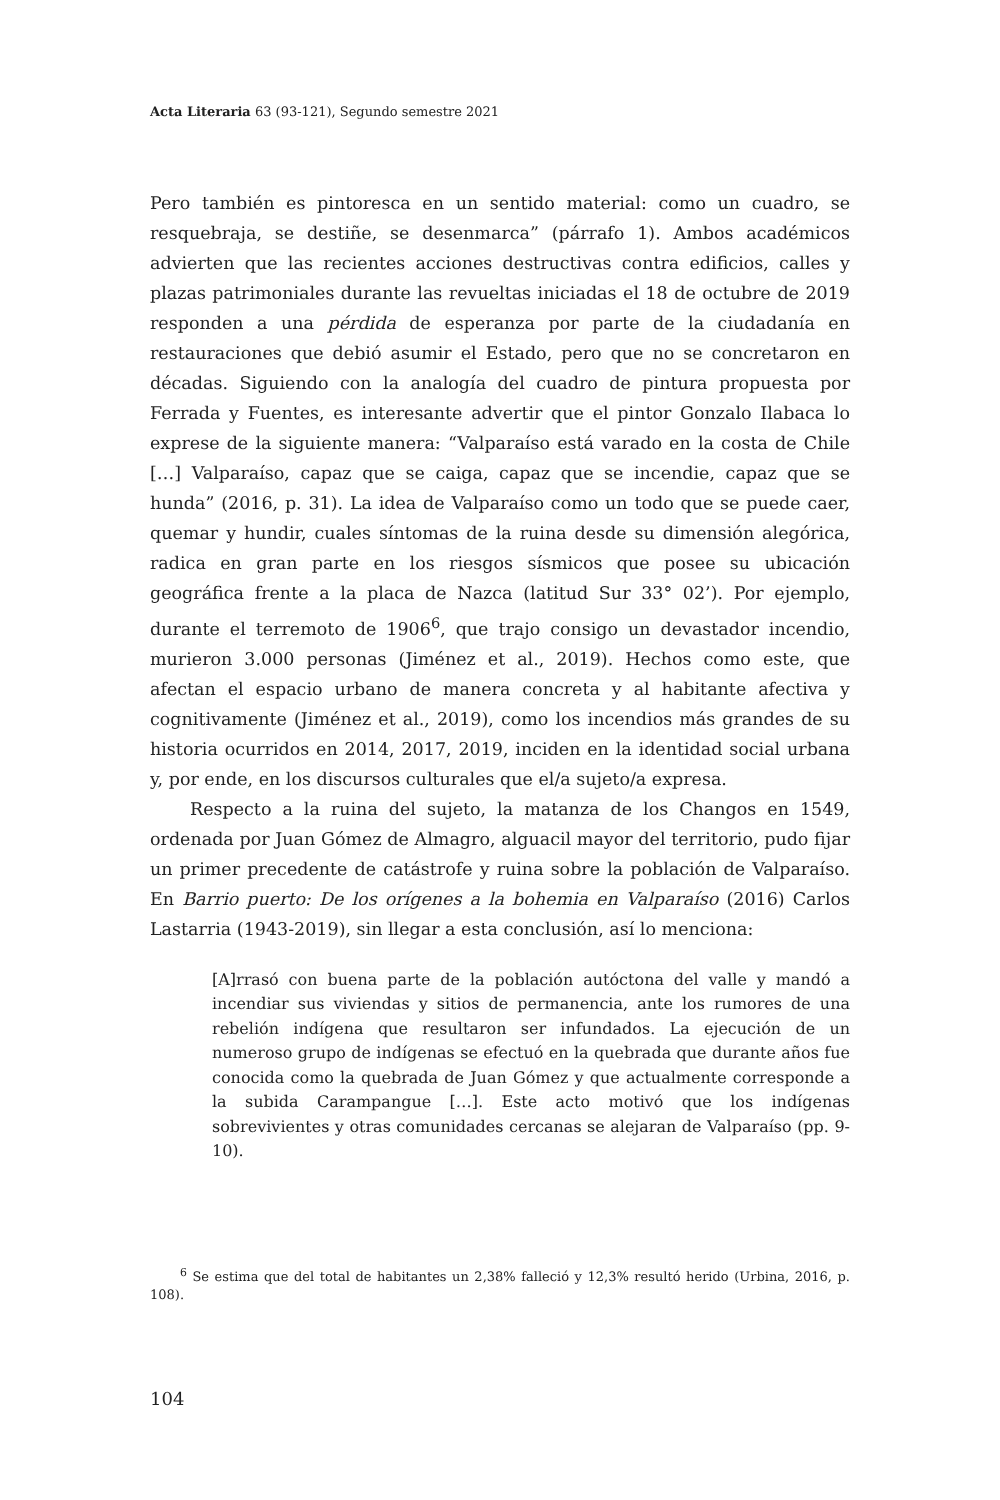Acta Literaria 63 (93-121), Segundo semestre 2021
Pero también es pintoresca en un sentido material: como un cuadro, se resquebraja, se destiñe, se desenmarca” (párrafo 1). Ambos académicos advierten que las recientes acciones destructivas contra edificios, calles y plazas patrimoniales durante las revueltas iniciadas el 18 de octubre de 2019 responden a una pérdida de esperanza por parte de la ciudadanía en restauraciones que debió asumir el Estado, pero que no se concretaron en décadas. Siguiendo con la analogía del cuadro de pintura propuesta por Ferrada y Fuentes, es interesante advertir que el pintor Gonzalo Ilabaca lo exprese de la siguiente manera: “Valparaíso está varado en la costa de Chile […] Valparaíso, capaz que se caiga, capaz que se incendie, capaz que se hunda” (2016, p. 31). La idea de Valparaíso como un todo que se puede caer, quemar y hundir, cuales síntomas de la ruina desde su dimensión alegórica, radica en gran parte en los riesgos sísmicos que posee su ubicación geográfica frente a la placa de Nazca (latitud Sur 33° 02’). Por ejemplo, durante el terremoto de 1906<sup>6</sup>, que trajo consigo un devastador incendio, murieron 3.000 personas (Jiménez et al., 2019). Hechos como este, que afectan el espacio urbano de manera concreta y al habitante afectiva y cognitivamente (Jiménez et al., 2019), como los incendios más grandes de su historia ocurridos en 2014, 2017, 2019, inciden en la identidad social urbana y, por ende, en los discursos culturales que el/a sujeto/a expresa.
Respecto a la ruina del sujeto, la matanza de los Changos en 1549, ordenada por Juan Gómez de Almagro, alguacil mayor del territorio, pudo fijar un primer precedente de catástrofe y ruina sobre la población de Valparaíso. En Barrio puerto: De los orígenes a la bohemia en Valparaíso (2016) Carlos Lastarria (1943-2019), sin llegar a esta conclusión, así lo menciona:
[A]rrasó con buena parte de la población autóctona del valle y mandó a incendiar sus viviendas y sitios de permanencia, ante los rumores de una rebelión indígena que resultaron ser infundados. La ejecución de un numeroso grupo de indígenas se efectuó en la quebrada que durante años fue conocida como la quebrada de Juan Gómez y que actualmente corresponde a la subida Carampangue […]. Este acto motivó que los indígenas sobrevivientes y otras comunidades cercanas se alejaran de Valparaíso (pp. 9-10).
<sup>6</sup> Se estima que del total de habitantes un 2,38% falleció y 12,3% resultó herido (Urbina, 2016, p. 108).
104